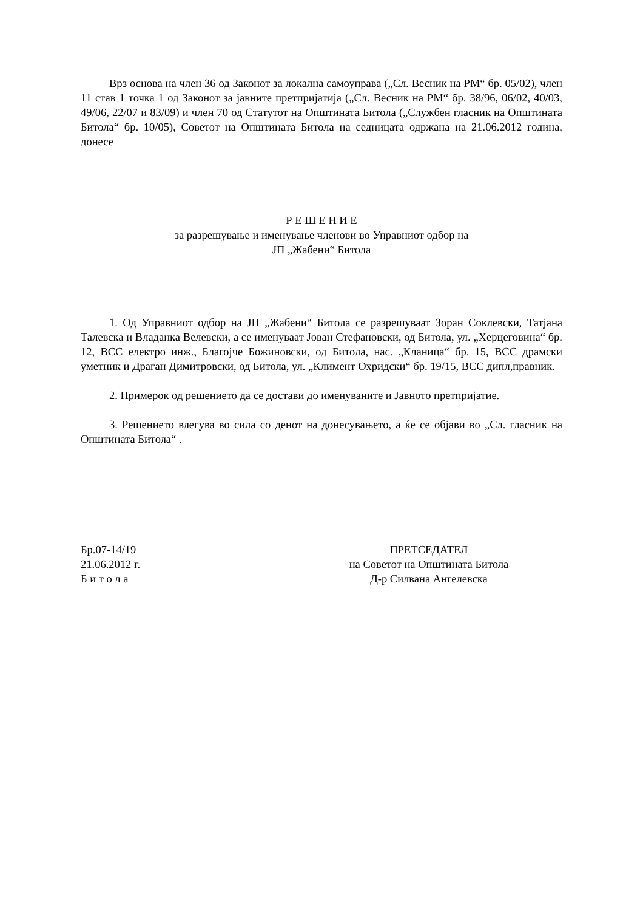Врз основа на член 36 од Законот за локална самоуправа („Сл. Весник на РМ“ бр. 05/02), член 11 став 1 точка 1 од Законот за јавните претпријатија („Сл. Весник на РМ“ бр. 38/96, 06/02, 40/03, 49/06, 22/07 и 83/09) и член 70 од Статутот на Општината Битола („Службен гласник на Општината Битола“ бр. 10/05), Советот на Општината Битола на седницата одржана на 21.06.2012 година, донесе
Р Е Ш Е Н И Е
за разрешување и именување членови во Управниот одбор на
ЈП „Жабени“ Битола
1. Од Управниот одбор на ЈП „Жабени“ Битола се разрешуваат Зоран Соклевски, Татјана Талевска и Владанка Велевски, а се именуваат Јован Стефановски, од Битола, ул. „Херцеговина“ бр. 12, ВСС електро инж., Благојче Божиновски, од Битола, нас. „Кланица“ бр. 15, ВСС драмски уметник и Драган Димитровски, од Битола, ул. „Климент Охридски“ бр. 19/15, ВСС дипл,правник.
2. Примерок од решението да се достави до именуваните и Јавното претпријатие.
3. Решението влегува во сила со денот на донесувањето, а ќе се објави во „Сл. гласник на Општината Битола“ .
Бр.07-14/19
21.06.2012 г.
Б и т о л а
ПРЕТСЕДАТЕЛ
на Советот на Општината Битола
Д-р Силвана Ангелевска